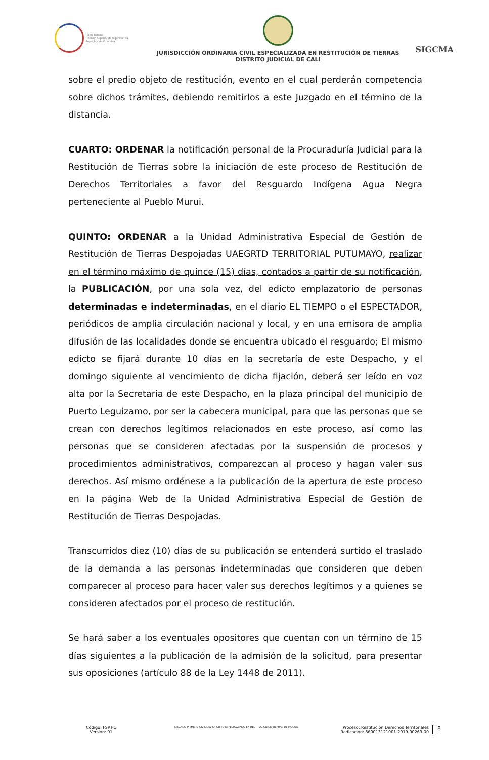Rama Judicial
Consejo Superior de la Judicatura
República de Colombia
JURISDICCIÓN ORDINARIA CIVIL ESPECIALIZADA EN RESTITUCIÓN DE TIERRAS
DISTRITO JUDICIAL DE CALI
SIGCMA
sobre el predio objeto de restitución, evento en el cual perderán competencia sobre dichos trámites, debiendo remitirlos a este Juzgado en el término de la distancia.
CUARTO: ORDENAR la notificación personal de la Procuraduría Judicial para la Restitución de Tierras sobre la iniciación de este proceso de Restitución de Derechos Territoriales a favor del Resguardo Indígena Agua Negra perteneciente al Pueblo Murui.
QUINTO: ORDENAR a la Unidad Administrativa Especial de Gestión de Restitución de Tierras Despojadas UAEGRTD TERRITORIAL PUTUMAYO, realizar en el término máximo de quince (15) días, contados a partir de su notificación, la PUBLICACIÓN, por una sola vez, del edicto emplazatorio de personas determinadas e indeterminadas, en el diario EL TIEMPO o el ESPECTADOR, periódicos de amplia circulación nacional y local, y en una emisora de amplia difusión de las localidades donde se encuentra ubicado el resguardo; El mismo edicto se fijará durante 10 días en la secretaría de este Despacho, y el domingo siguiente al vencimiento de dicha fijación, deberá ser leído en voz alta por la Secretaria de este Despacho, en la plaza principal del municipio de Puerto Leguizamo, por ser la cabecera municipal, para que las personas que se crean con derechos legítimos relacionados en este proceso, así como las personas que se consideren afectadas por la suspensión de procesos y procedimientos administrativos, comparezcan al proceso y hagan valer sus derechos. Así mismo ordénese a la publicación de la apertura de este proceso en la página Web de la Unidad Administrativa Especial de Gestión de Restitución de Tierras Despojadas.
Transcurridos diez (10) días de su publicación se entenderá surtido el traslado de la demanda a las personas indeterminadas que consideren que deben comparecer al proceso para hacer valer sus derechos legítimos y a quienes se consideren afectados por el proceso de restitución.
Se hará saber a los eventuales opositores que cuentan con un término de 15 días siguientes a la publicación de la admisión de la solicitud, para presentar sus oposiciones (artículo 88 de la Ley 1448 de 2011).
Código: FSRT-1
Versión: 01
JUZGADO PRIMERO CIVIL DEL CIRCUITO ESPECIALZIADO EN RESTITUCION DE TIERRAS DE MOCOA
Proceso: Restitución Derechos Territoriales
Radicación: 860013121001-2019-00269-00
8